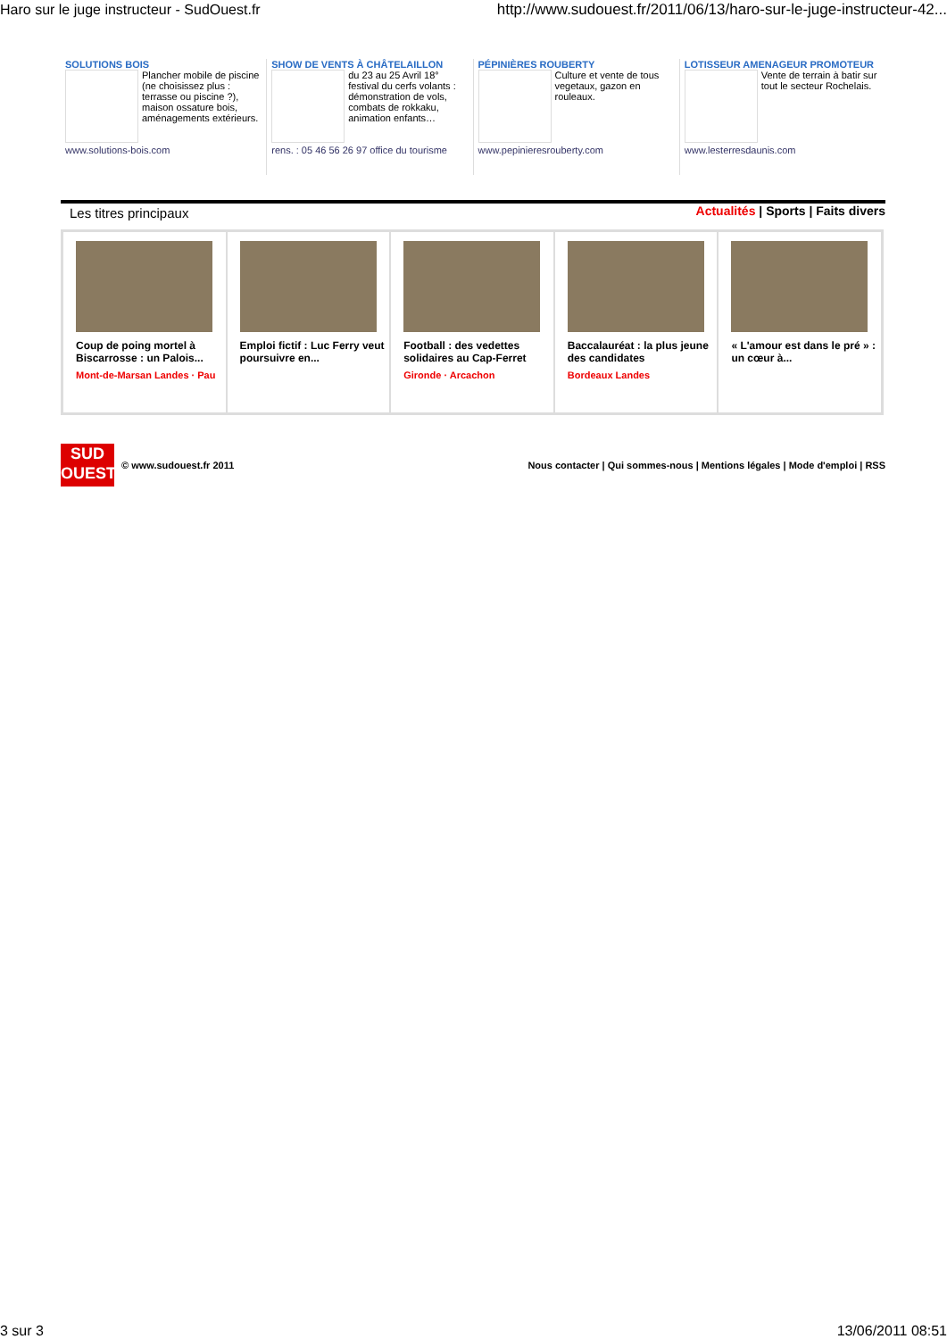Haro sur le juge instructeur - SudOuest.fr http://www.sudouest.fr/2011/06/13/haro-sur-le-juge-instructeur-42...
SOLUTIONS BOIS
Plancher mobile de piscine (ne choisissez plus : terrasse ou piscine ?), maison ossature bois, aménagements extérieurs.
www.solutions-bois.com
SHOW DE VENTS À CHÂTELAILLON
du 23 au 25 Avril 18° festival du cerfs volants : démonstration de vols, combats de rokkaku, animation enfants…
rens. : 05 46 56 26 97 office du tourisme
PÉPINIÈRES ROUBERTY
Culture et vente de tous vegetaux, gazon en rouleaux.
www.pepinieresrouberty.com
LOTISSEUR AMENAGEUR PROMOTEUR
Vente de terrain à batir sur tout le secteur Rochelais.
www.lesterresdaunis.com
Les titres principaux Actualités | Sports | Faits divers
Coup de poing mortel à Biscarrosse : un Palois...
Mont-de-Marsan Landes · Pau
Emploi fictif : Luc Ferry veut poursuivre en...
Football : des vedettes solidaires au Cap-Ferret
Gironde · Arcachon
Baccalauréat : la plus jeune des candidates
Bordeaux Landes
« L'amour est dans le pré » : un cœur à...
SUD OUEST
© www.sudouest.fr 2011 Nous contacter | Qui sommes-nous | Mentions légales | Mode d'emploi | RSS
3 sur 3 13/06/2011 08:51